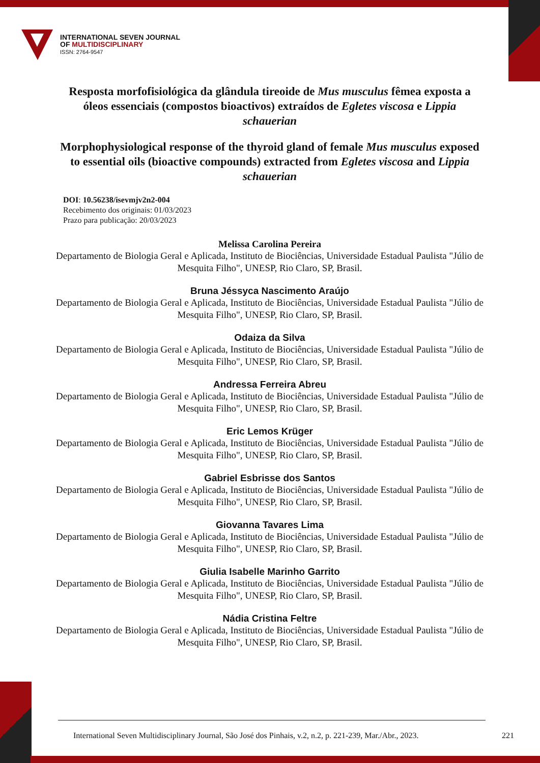INTERNATIONAL SEVEN JOURNAL
OF MULTIDISCIPLINARY
ISSN: 2764-9547
Resposta morfofisiológica da glândula tireoide de Mus musculus fêmea exposta a óleos essenciais (compostos bioactivos) extraídos de Egletes viscosa e Lippia schauerian
Morphophysiological response of the thyroid gland of female Mus musculus exposed to essential oils (bioactive compounds) extracted from Egletes viscosa and Lippia schauerian
DOI: 10.56238/isevmjv2n2-004
Recebimento dos originais: 01/03/2023
Prazo para publicação: 20/03/2023
Melissa Carolina Pereira
Departamento de Biologia Geral e Aplicada, Instituto de Biociências, Universidade Estadual Paulista "Júlio de Mesquita Filho", UNESP, Rio Claro, SP, Brasil.
Bruna Jéssyca Nascimento Araújo
Departamento de Biologia Geral e Aplicada, Instituto de Biociências, Universidade Estadual Paulista "Júlio de Mesquita Filho", UNESP, Rio Claro, SP, Brasil.
Odaiza da Silva
Departamento de Biologia Geral e Aplicada, Instituto de Biociências, Universidade Estadual Paulista "Júlio de Mesquita Filho", UNESP, Rio Claro, SP, Brasil.
Andressa Ferreira Abreu
Departamento de Biologia Geral e Aplicada, Instituto de Biociências, Universidade Estadual Paulista "Júlio de Mesquita Filho", UNESP, Rio Claro, SP, Brasil.
Eric Lemos Krüger
Departamento de Biologia Geral e Aplicada, Instituto de Biociências, Universidade Estadual Paulista "Júlio de Mesquita Filho", UNESP, Rio Claro, SP, Brasil.
Gabriel Esbrisse dos Santos
Departamento de Biologia Geral e Aplicada, Instituto de Biociências, Universidade Estadual Paulista "Júlio de Mesquita Filho", UNESP, Rio Claro, SP, Brasil.
Giovanna Tavares Lima
Departamento de Biologia Geral e Aplicada, Instituto de Biociências, Universidade Estadual Paulista "Júlio de Mesquita Filho", UNESP, Rio Claro, SP, Brasil.
Giulia Isabelle Marinho Garrito
Departamento de Biologia Geral e Aplicada, Instituto de Biociências, Universidade Estadual Paulista "Júlio de Mesquita Filho", UNESP, Rio Claro, SP, Brasil.
Nádia Cristina Feltre
Departamento de Biologia Geral e Aplicada, Instituto de Biociências, Universidade Estadual Paulista "Júlio de Mesquita Filho", UNESP, Rio Claro, SP, Brasil.
International Seven Multidisciplinary Journal, São José dos Pinhais, v.2, n.2, p. 221-239, Mar./Abr., 2023. 221